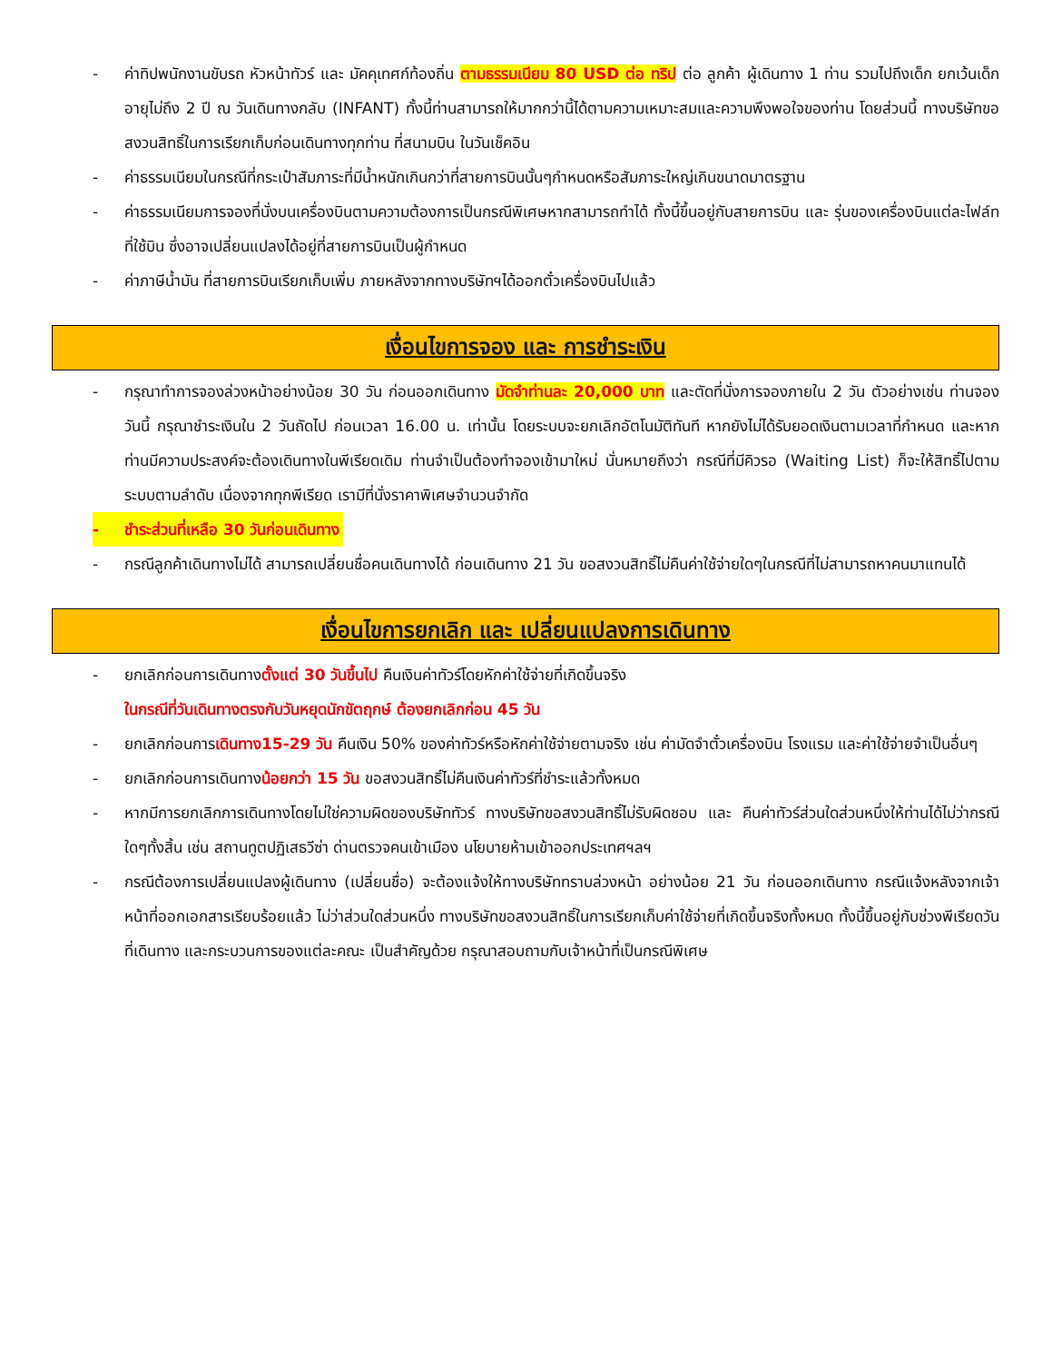- ค่าทิปพนักงานขับรถ หัวหน้าทัวร์ และ มัคคุเทศก์ท้องถิ่น ตามธรรมเนียม 80 USD ต่อ ทริป ต่อ ลูกค้า ผู้เดินทาง 1 ท่าน รวมไปถึงเด็ก ยกเว้นเด็กอายุไม่ถึง 2 ปี ณ วันเดินทางกลับ (INFANT) ทั้งนี้ท่านสามารถให้มากกว่านี้ได้ตามความเหมาะสมและความพึงพอใจของท่าน โดยส่วนนี้ ทางบริษัทขอสงวนสิทธิ์ในการเรียกเก็บก่อนเดินทางทุกท่าน ที่สนามบิน ในวันเช็คอิน
- ค่าธรรมเนียมในกรณีที่กระเป๋าสัมภาระที่มีน้ำหนักเกินกว่าที่สายการบินนั้นๆกำหนดหรือสัมภาระใหญ่เกินขนาดมาตรฐาน
- ค่าธรรมเนียมการจองที่นั่งบนเครื่องบินตามความต้องการเป็นกรณีพิเศษหากสามารถทำได้ ทั้งนี้ขึ้นอยู่กับสายการบิน และ รุ่นของเครื่องบินแต่ละไฟล์ทที่ใช้บิน ซึ่งอาจเปลี่ยนแปลงได้อยู่ที่สายการบินเป็นผู้กำหนด
- ค่าภาษีน้ำมัน ที่สายการบินเรียกเก็บเพิ่ม ภายหลังจากทางบริษัทฯได้ออกตั๋วเครื่องบินไปแล้ว
เงื่อนไขการจอง และ การชำระเงิน
- กรุณาทำการจองล่วงหน้าอย่างน้อย 30 วัน ก่อนออกเดินทาง มัดจำท่านละ 20,000 บาท และตัดที่นั่งการจองภายใน 2 วัน ตัวอย่างเช่น ท่านจองวันนี้ กรุณาชำระเงินใน 2 วันถัดไป ก่อนเวลา 16.00 น. เท่านั้น โดยระบบจะยกเลิกอัตโนมัติทันที หากยังไม่ได้รับยอดเงินตามเวลาที่กำหนด และหากท่านมีความประสงค์จะต้องเดินทางในพีเรียดเดิม ท่านจำเป็นต้องทำจองเข้ามาใหม่ นั่นหมายถึงว่า กรณีที่มีคิวรอ (Waiting List) ก็จะให้สิทธิ์ไปตามระบบตามลำดับ เนื่องจากทุกพีเรียด เรามีที่นั่งราคาพิเศษจำนวนจำกัด
- ชำระส่วนที่เหลือ 30 วันก่อนเดินทาง
- กรณีลูกค้าเดินทางไม่ได้ สามารถเปลี่ยนชื่อคนเดินทางได้ ก่อนเดินทาง 21 วัน ขอสงวนสิทธิ์ไม่คืนค่าใช้จ่ายใดๆในกรณีที่ไม่สามารถหาคนมาแทนได้
เงื่อนไขการยกเลิก และ เปลี่ยนแปลงการเดินทาง
- ยกเลิกก่อนการเดินทางตั้งแต่ 30 วันขึ้นไป คืนเงินค่าทัวร์โดยหักค่าใช้จ่ายที่เกิดขึ้นจริง
ในกรณีที่วันเดินทางตรงกับวันหยุดนักขัตฤกษ์ ต้องยกเลิกก่อน 45 วัน
- ยกเลิกก่อนการเดินทาง15-29 วัน คืนเงิน 50% ของค่าทัวร์หรือหักค่าใช้จ่ายตามจริง เช่น ค่ามัดจำตั๋วเครื่องบิน โรงแรม และค่าใช้จ่ายจำเป็นอื่นๆ
- ยกเลิกก่อนการเดินทางน้อยกว่า 15 วัน ขอสงวนสิทธิ์ไม่คืนเงินค่าทัวร์ที่ชำระแล้วทั้งหมด
- หากมีการยกเลิกการเดินทางโดยไม่ใช่ความผิดของบริษัททัวร์ ทางบริษัทขอสงวนสิทธิ์ไม่รับผิดชอบ และ คืนค่าทัวร์ส่วนใดส่วนหนึ่งให้ท่านได้ไม่ว่ากรณีใดๆทั้งสิ้น เช่น สถานทูตปฏิเสธวีซ่า ด่านตรวจคนเข้าเมือง นโยบายห้ามเข้าออกประเทศฯลฯ
- กรณีต้องการเปลี่ยนแปลงผู้เดินทาง (เปลี่ยนชื่อ) จะต้องแจ้งให้ทางบริษัททราบล่วงหน้า อย่างน้อย 21 วัน ก่อนออกเดินทาง กรณีแจ้งหลังจากเจ้าหน้าที่ออกเอกสารเรียบร้อยแล้ว ไม่ว่าส่วนใดส่วนหนึ่ง ทางบริษัทขอสงวนสิทธิ์ในการเรียกเก็บค่าใช้จ่ายที่เกิดขึ้นจริงทั้งหมด ทั้งนี้ขึ้นอยู่กับช่วงพีเรียดวันที่เดินทาง และกระบวนการของแต่ละคณะ เป็นสำคัญด้วย กรุณาสอบถามกับเจ้าหน้าที่เป็นกรณีพิเศษ